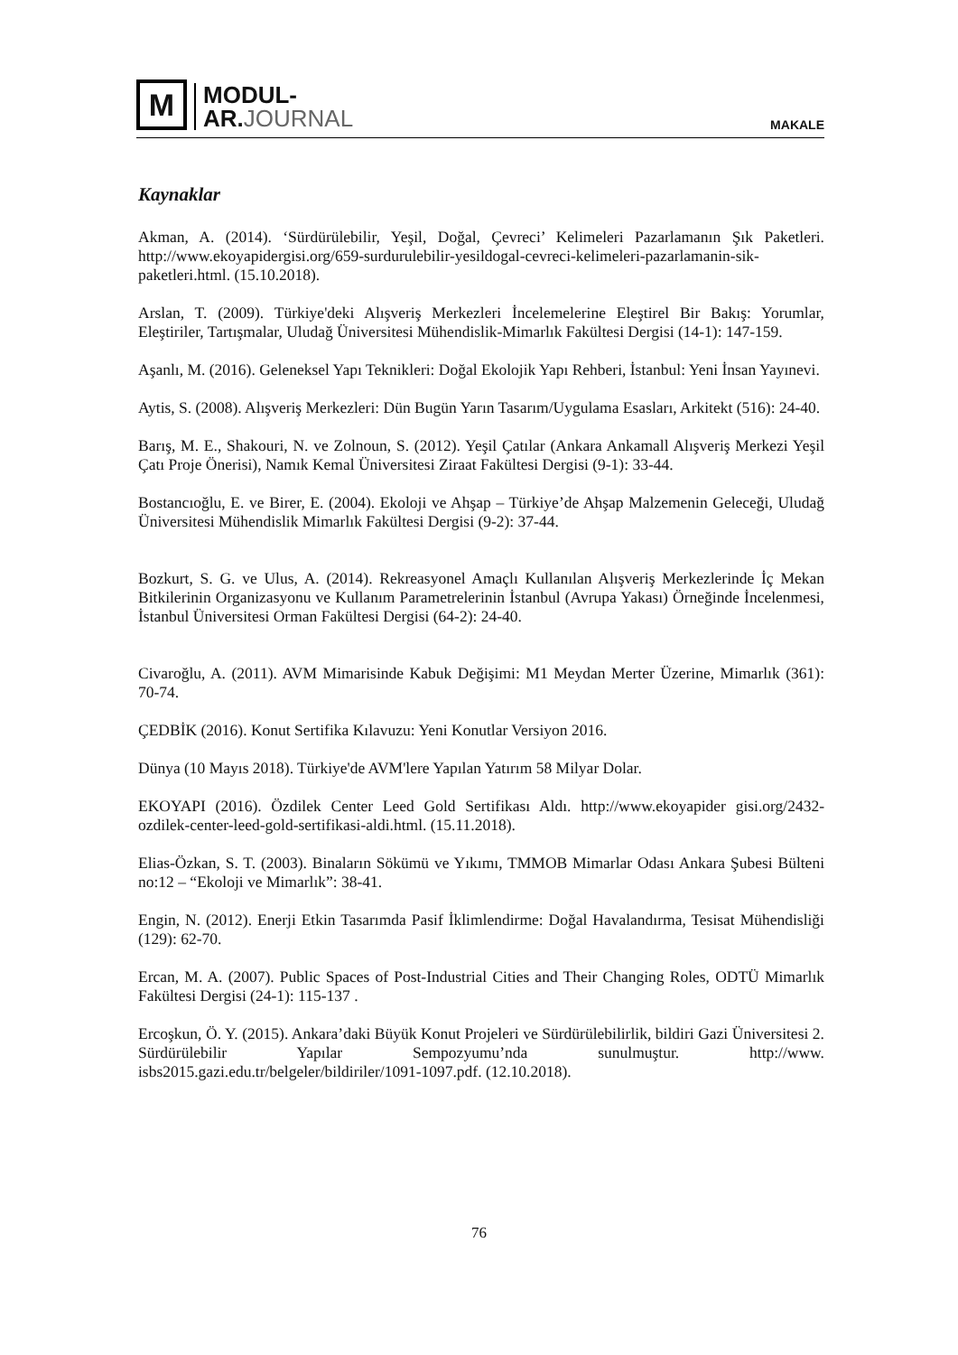M
MODUL-
AR.JOURNAL
MAKALE
Kaynaklar
Akman, A. (2014). ‘Sürdürülebilir, Yeşil, Doğal, Çevreci’ Kelimeleri Pazarlamanın Şık Paketleri. http://www.ekoyapidergisi.org/659-surdurulebilir-yesildogal-cevreci-kelimeleri-pazarlamanin-sik-paketleri.html. (15.10.2018).
Arslan, T. (2009). Türkiye'deki Alışveriş Merkezleri İncelemelerine Eleştirel Bir Bakış: Yorumlar, Eleştiriler, Tartışmalar, Uludağ Üniversitesi Mühendislik-Mimarlık Fakültesi Dergisi (14-1): 147-159.
Aşanlı, M. (2016). Geleneksel Yapı Teknikleri: Doğal Ekolojik Yapı Rehberi, İstanbul: Yeni İnsan Yayınevi.
Aytis, S. (2008). Alışveriş Merkezleri: Dün Bugün Yarın Tasarım/Uygulama Esasları, Arkitekt (516): 24-40.
Barış, M. E., Shakouri, N. ve Zolnoun, S. (2012). Yeşil Çatılar (Ankara Ankamall Alışveriş Merkezi Yeşil Çatı Proje Önerisi), Namık Kemal Üniversitesi Ziraat Fakültesi Dergisi (9-1): 33-44.
Bostancıoğlu, E. ve Birer, E. (2004). Ekoloji ve Ahşap – Türkiye’de Ahşap Malzemenin Geleceği, Uludağ Üniversitesi Mühendislik Mimarlık Fakültesi Dergisi (9-2): 37-44.
Bozkurt, S. G. ve Ulus, A. (2014). Rekreasyonel Amaçlı Kullanılan Alışveriş Merkezlerinde İç Mekan Bitkilerinin Organizasyonu ve Kullanım Parametrelerinin İstanbul (Avrupa Yakası) Örneğinde İncelenmesi, İstanbul Üniversitesi Orman Fakültesi Dergisi (64-2): 24-40.
Civaroğlu, A. (2011). AVM Mimarisinde Kabuk Değişimi: M1 Meydan Merter Üzerine, Mimarlık (361): 70-74.
ÇEDBİK (2016). Konut Sertifika Kılavuzu: Yeni Konutlar Versiyon 2016.
Dünya (10 Mayıs 2018). Türkiye'de AVM'lere Yapılan Yatırım 58 Milyar Dolar.
EKOYAPI (2016). Özdilek Center Leed Gold Sertifikası Aldı. http://www.ekoyapider gisi.org/2432-ozdilek-center-leed-gold-sertifikasi-aldi.html. (15.11.2018).
Elias-Özkan, S. T. (2003). Binaların Sökümü ve Yıkımı, TMMOB Mimarlar Odası Ankara Şubesi Bülteni no:12 – “Ekoloji ve Mimarlık”: 38-41.
Engin, N. (2012). Enerji Etkin Tasarımda Pasif İklimlendirme: Doğal Havalandırma, Tesisat Mühendisliği (129): 62-70.
Ercan, M. A. (2007). Public Spaces of Post-Industrial Cities and Their Changing Roles, ODTÜ Mimarlık Fakültesi Dergisi (24-1): 115-137 .
Ercoşkun, Ö. Y. (2015). Ankara’daki Büyük Konut Projeleri ve Sürdürülebilirlik, bildiri Gazi Üniversitesi 2. Sürdürülebilir Yapılar Sempozyumu’nda sunulmuştur. http://www. isbs2015.gazi.edu.tr/belgeler/bildiriler/1091-1097.pdf. (12.10.2018).
76